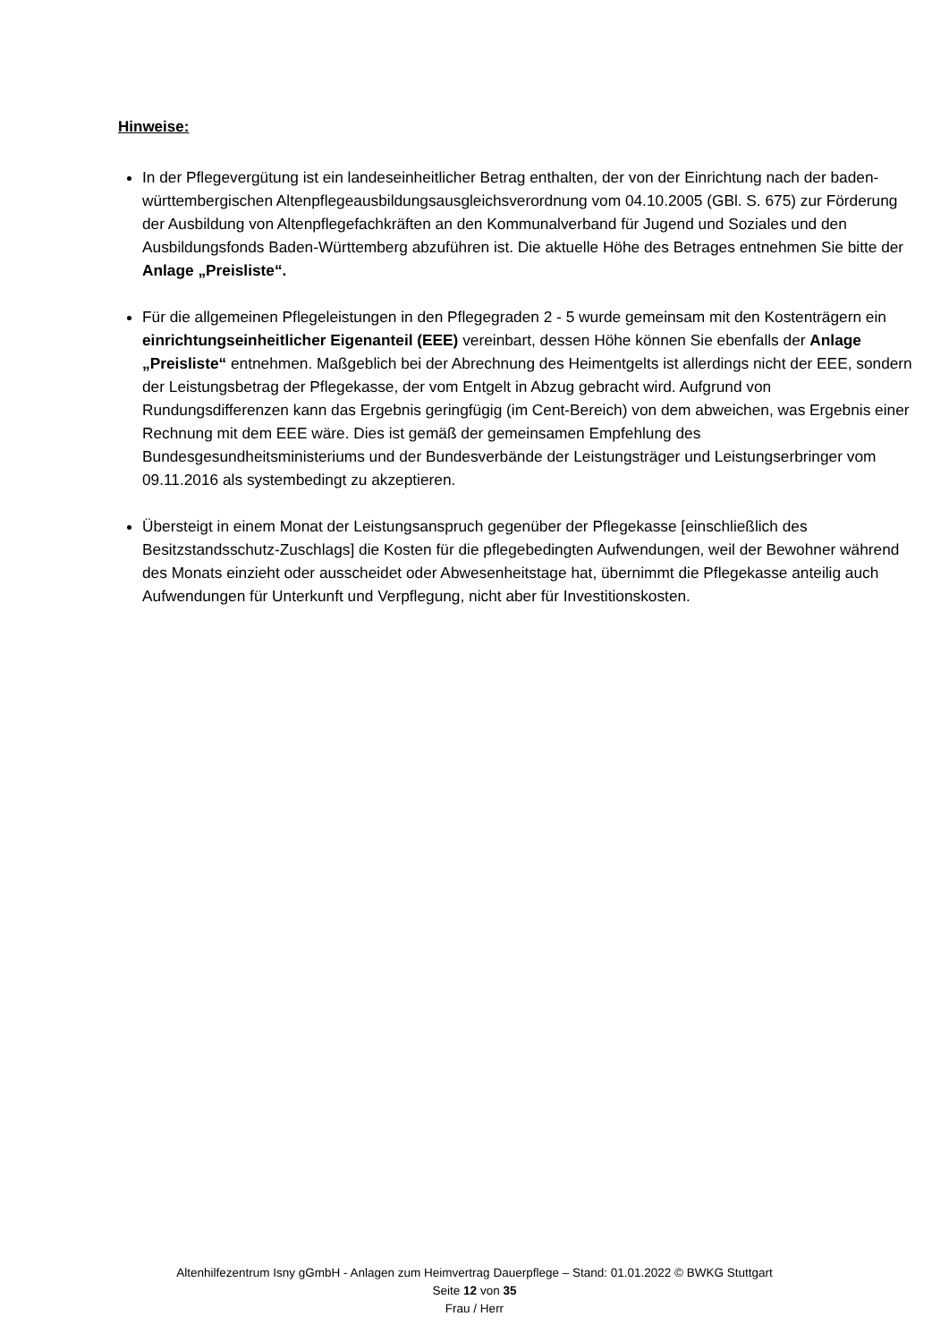Hinweise:
In der Pflegevergütung ist ein landeseinheitlicher Betrag enthalten, der von der Einrichtung nach der baden-württembergischen Altenpflegeausbildungsausgleichsverordnung vom 04.10.2005 (GBl. S. 675) zur Förderung der Ausbildung von Altenpflegefachkräften an den Kommunalverband für Jugend und Soziales und den Ausbildungsfonds Baden-Württemberg abzuführen ist. Die aktuelle Höhe des Betrages entnehmen Sie bitte der Anlage „Preisliste“.
Für die allgemeinen Pflegeleistungen in den Pflegegraden 2 - 5 wurde gemeinsam mit den Kostenträgern ein einrichtungseinheitlicher Eigenanteil (EEE) vereinbart, dessen Höhe können Sie ebenfalls der Anlage „Preisliste“ entnehmen. Maßgeblich bei der Abrechnung des Heimentgelts ist allerdings nicht der EEE, sondern der Leistungsbetrag der Pflegekasse, der vom Entgelt in Abzug gebracht wird. Aufgrund von Rundungsdifferenzen kann das Ergebnis geringfügig (im Cent-Bereich) von dem abweichen, was Ergebnis einer Rechnung mit dem EEE wäre. Dies ist gemäß der gemeinsamen Empfehlung des Bundesgesundheitsministeriums und der Bundesverbände der Leistungsträger und Leistungserbringer vom 09.11.2016 als systembedingt zu akzeptieren.
Übersteigt in einem Monat der Leistungsanspruch gegenüber der Pflegekasse [einschließlich des Besitzstandsschutz-Zuschlags] die Kosten für die pflegebedingten Aufwendungen, weil der Bewohner während des Monats einzieht oder ausscheidet oder Abwesenheitstage hat, übernimmt die Pflegekasse anteilig auch Aufwendungen für Unterkunft und Verpflegung, nicht aber für Investitionskosten.
Altenhilfezentrum Isny gGmbH - Anlagen zum Heimvertrag Dauerpflege – Stand: 01.01.2022 © BWKG Stuttgart
Seite 12 von 35
Frau / Herr